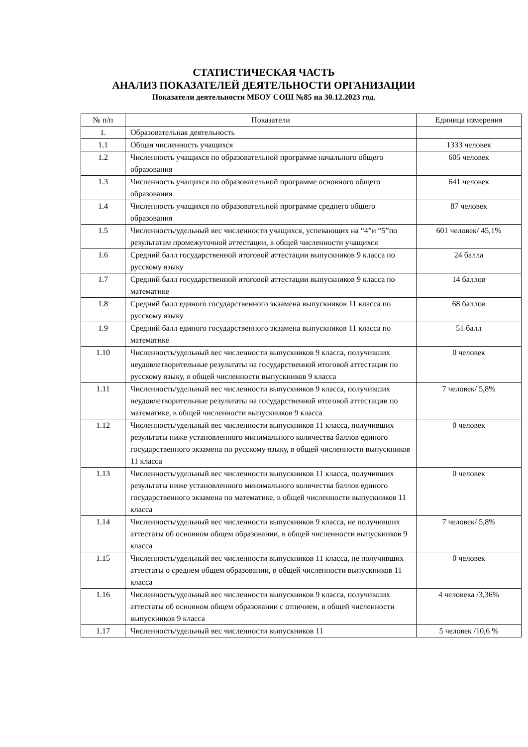СТАТИСТИЧЕСКАЯ ЧАСТЬ
АНАЛИЗ ПОКАЗАТЕЛЕЙ ДЕЯТЕЛЬНОСТИ ОРГАНИЗАЦИИ
Показатели деятельности МБОУ СОШ №85 на 30.12.2023 год.
| № п/п | Показатели | Единица измерения |
| --- | --- | --- |
| 1. | Образовательная деятельность | |
| 1.1 | Общая численность учащихся | 1333 человек |
| 1.2 | Численность учащихся по образовательной программе начального общего образования | 605 человек |
| 1.3 | Численность учащихся по образовательной программе основного общего образования | 641 человек |
| 1.4 | Численность учащихся по образовательной программе среднего общего образования | 87 человек |
| 1.5 | Численность/удельный вес численности учащихся, успевающих на “4”и “5”по результатам промежуточной аттестации, в общей численности учащихся | 601 человек/ 45,1% |
| 1.6 | Средний балл государственной итоговой аттестации выпускников 9 класса по русскому языку | 24 балла |
| 1.7 | Средний балл государственной итоговой аттестации выпускников 9 класса по математике | 14 баллов |
| 1.8 | Средний балл единого государственного экзамена выпускников 11 класса по русскому языку | 68 баллов |
| 1.9 | Средний балл единого государственного экзамена выпускников 11 класса по математике | 51 балл |
| 1.10 | Численность/удельный вес численности выпускников 9 класса, получивших неудовлетворительные результаты на государственной итоговой аттестации по русскому языку, в общей численности выпускников 9 класса | 0 человек |
| 1.11 | Численность/удельный вес численности выпускников 9 класса, получивших неудовлетворительные результаты на государственной итоговой аттестации по математике, в общей численности выпускников 9 класса | 7 человек/ 5,8% |
| 1.12 | Численность/удельный вес численности выпускников 11 класса, получивших результаты ниже установленного минимального количества баллов единого государственного экзамена по русскому языку, в общей численности выпускников 11 класса | 0 человек |
| 1.13 | Численность/удельный вес численности выпускников 11 класса, получивших результаты ниже установленного минимального количества баллов единого государственного экзамена по математике, в общей численности выпускников 11 класса | 0 человек |
| 1.14 | Численность/удельный вес численности выпускников 9 класса, не получивших аттестаты об основном общем образовании, в общей численности выпускников 9 класса | 7 человек/ 5,8% |
| 1.15 | Численность/удельный вес численности выпускников 11 класса, не получивших аттестаты о среднем общем образовании, в общей численности выпускников 11 класса | 0 человек |
| 1.16 | Численность/удельный вес численности выпускников 9 класса, получивших аттестаты об основном общем образовании с отличием, в общей численности выпускников 9 класса | 4 человека /3,36% |
| 1.17 | Численность/удельный вес численности выпускников 11 | 5 человек /10,6 % |